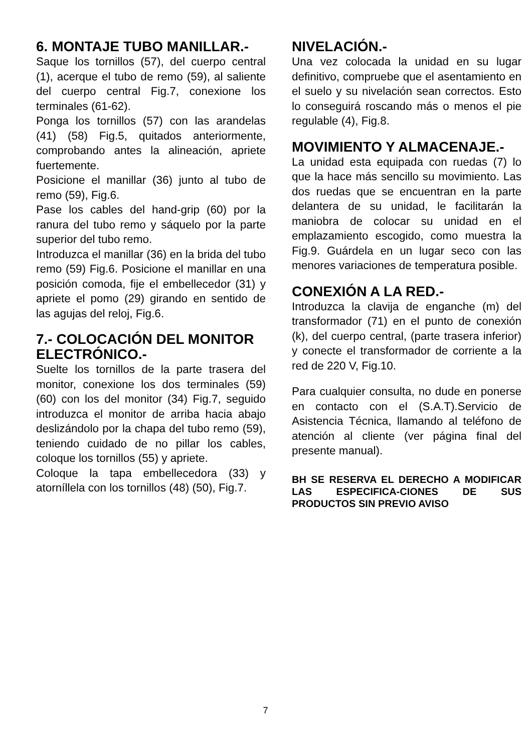6. MONTAJE TUBO MANILLAR.-
Saque los tornillos (57), del cuerpo central (1), acerque el tubo de remo (59), al saliente del cuerpo central Fig.7, conexione los terminales (61-62).
Ponga los tornillos (57) con las arandelas (41) (58) Fig.5, quitados anteriormente, comprobando antes la alineación, apriete fuertemente.
Posicione el manillar (36) junto al tubo de remo (59), Fig.6.
Pase los cables del hand-grip (60) por la ranura del tubo remo y sáquelo por la parte superior del tubo remo.
Introduzca el manillar (36) en la brida del tubo remo (59) Fig.6. Posicione el manillar en una posición comoda, fije el embellecedor (31) y apriete el pomo (29) girando en sentido de las agujas del reloj, Fig.6.
7.- COLOCACIÓN DEL MONITOR ELECTRÓNICO.-
Suelte los tornillos de la parte trasera del monitor, conexione los dos terminales (59) (60) con los del monitor (34) Fig.7, seguido introduzca el monitor de arriba hacia abajo deslizándolo por la chapa del tubo remo (59), teniendo cuidado de no pillar los cables, coloque los tornillos (55) y apriete.
Coloque la tapa embellecedora (33) y atorníllela con los tornillos (48) (50), Fig.7.
NIVELACIÓN.-
Una vez colocada la unidad en su lugar definitivo, compruebe que el asentamiento en el suelo y su nivelación sean correctos. Esto lo conseguirá roscando más o menos el pie regulable (4), Fig.8.
MOVIMIENTO Y ALMACENAJE.-
La unidad esta equipada con ruedas (7) lo que la hace más sencillo su movimiento. Las dos ruedas que se encuentran en la parte delantera de su unidad, le facilitarán la maniobra de colocar su unidad en el emplazamiento escogido, como muestra la Fig.9. Guárdela en un lugar seco con las menores variaciones de temperatura posible.
CONEXIÓN A LA RED.-
Introduzca la clavija de enganche (m) del transformador (71) en el punto de conexión (k), del cuerpo central, (parte trasera inferior) y conecte el transformador de corriente a la red de 220 V, Fig.10.
Para cualquier consulta, no dude en ponerse en contacto con el (S.A.T).Servicio de Asistencia Técnica, llamando al teléfono de atención al cliente (ver página final del presente manual).
BH SE RESERVA EL DERECHO A MODIFICAR LAS ESPECIFICA-CIONES DE SUS PRODUCTOS SIN PREVIO AVISO
7